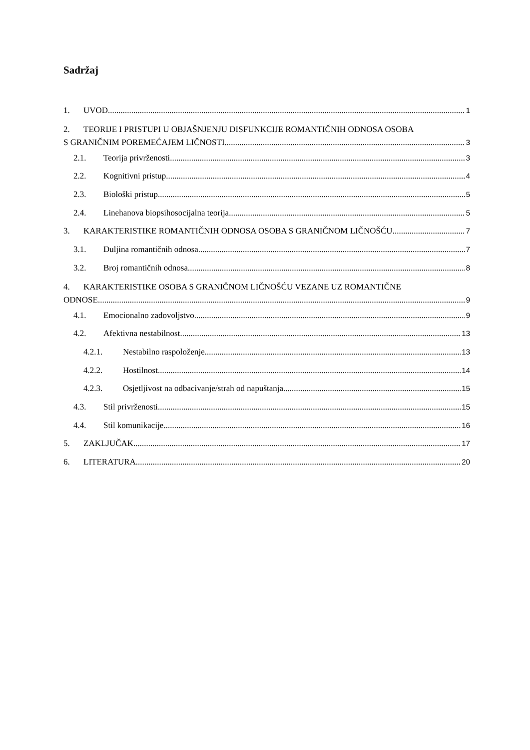Sadržaj
1. UVOD 1
2. TEORIJE I PRISTUPI U OBJAŠNJENJU DISFUNKCIJE ROMANTIČNIH ODNOSA OSOBA
S GRANIČNIM POREMEĆAJEM LIČNOSTI 3
2.1. Teorija privrženosti 3
2.2. Kognitivni pristup 4
2.3. Biološki pristup 5
2.4. Linehanova biopsihosocijalna teorija 5
3. KARAKTERISTIKE ROMANTIČNIH ODNOSA OSOBA S GRANIČNOM LIČNOŠĆU 7
3.1. Duljina romantičnih odnosa 7
3.2. Broj romantičnih odnosa 8
4. KARAKTERISTIKE OSOBA S GRANIČNOM LIČNOŠĆU VEZANE UZ ROMANTIČNE
ODNOSE 9
4.1. Emocionalno zadovoljstvo 9
4.2. Afektivna nestabilnost 13
4.2.1. Nestabilno raspoloženje 13
4.2.2. Hostilnost 14
4.2.3. Osjetljivost na odbacivanje/strah od napuštanja 15
4.3. Stil privrženosti 15
4.4. Stil komunikacije 16
5. ZAKLJUČAK 17
6. LITERATURA 20